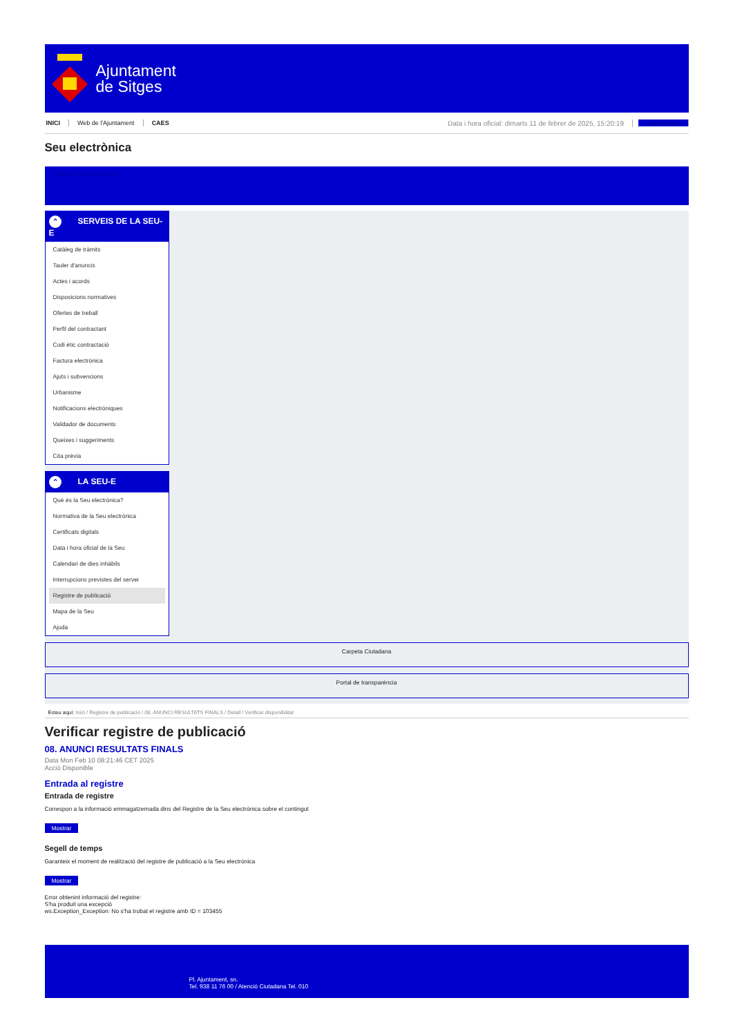Ajuntament
de Sitges
INICI Web de l'Ajuntament CAES Data i hora oficial: dimarts 11 de febrer de 2025, 15:20:19 Sincronitzar
Seu electrònica
Obtenir còpia autèntica
⌃ SERVEIS DE LA SEU-E
Catàleg de tràmits
Tauler d'anuncis
Actes i acords
Disposicions normatives
Ofertes de treball
Perfil del contractant
Codi ètic contractació
Factura electrònica
Ajuts i subvencions
Urbanisme
Notificacions electròniques
Validador de documents
Queixes i suggeriments
Cita prèvia
⌃ LA SEU-E
Què és la Seu electrònica?
Normativa de la Seu electrònica
Certificats digitals
Data i hora oficial de la Seu
Calendari de dies inhàbils
Interrupcions previstes del servei
Registre de publicació
Mapa de la Seu
Ajuda
Carpeta Ciutadana
Portal de transparència
Esteu aquí: Inici / Registre de publicació / 08. ANUNCI RESULTATS FINALS / Detall / Verificar disponibilitat
Verificar registre de publicació
08. ANUNCI RESULTATS FINALS
Data Mon Feb 10 08:21:46 CET 2025
Acció Disponible
Entrada al registre
Entrada de registre
Correspon a la informació emmagatzemada dins del Registre de la Seu electrònica sobre el contingut
Mostrar
Segell de temps
Garanteix el moment de realització del registre de publicació a la Seu electrònica
Mostrar
Error obtenint informació del registre:
S'ha produit una excepció
ws.Exception_Exception: No s'ha trobat el registre amb ID = 103455
Pl. Ajuntament, sn.
Tel. 938 11 76 00 / Atenció Ciutadana Tel. 010